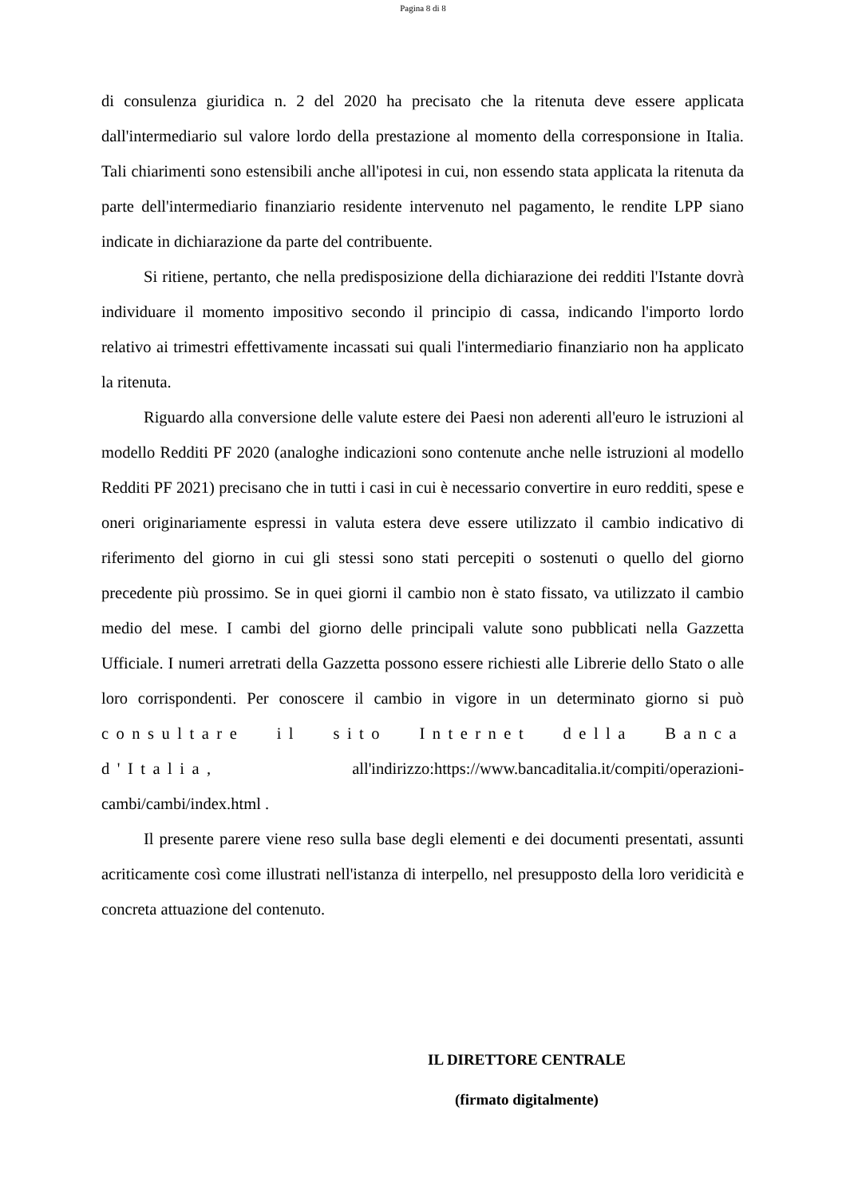Pagina 8 di 8
di consulenza giuridica n. 2 del 2020 ha precisato che la ritenuta deve essere applicata dall'intermediario sul valore lordo della prestazione al momento della corresponsione in Italia. Tali chiarimenti sono estensibili anche all'ipotesi in cui, non essendo stata applicata la ritenuta da parte dell'intermediario finanziario residente intervenuto nel pagamento, le rendite LPP siano indicate in dichiarazione da parte del contribuente.
Si ritiene, pertanto, che nella predisposizione della dichiarazione dei redditi l'Istante dovrà individuare il momento impositivo secondo il principio di cassa, indicando l'importo lordo relativo ai trimestri effettivamente incassati sui quali l'intermediario finanziario non ha applicato la ritenuta.
Riguardo alla conversione delle valute estere dei Paesi non aderenti all'euro le istruzioni al modello Redditi PF 2020 (analoghe indicazioni sono contenute anche nelle istruzioni al modello Redditi PF 2021) precisano che in tutti i casi in cui è necessario convertire in euro redditi, spese e oneri originariamente espressi in valuta estera deve essere utilizzato il cambio indicativo di riferimento del giorno in cui gli stessi sono stati percepiti o sostenuti o quello del giorno precedente più prossimo. Se in quei giorni il cambio non è stato fissato, va utilizzato il cambio medio del mese. I cambi del giorno delle principali valute sono pubblicati nella Gazzetta Ufficiale. I numeri arretrati della Gazzetta possono essere richiesti alle Librerie dello Stato o alle loro corrispondenti. Per conoscere il cambio in vigore in un determinato giorno si può consultare il sito Internet della Banca d'Italia, all'indirizzo:https://www.bancaditalia.it/compiti/operazioni-cambi/cambi/index.html .
Il presente parere viene reso sulla base degli elementi e dei documenti presentati, assunti acriticamente così come illustrati nell'istanza di interpello, nel presupposto della loro veridicità e concreta attuazione del contenuto.
IL DIRETTORE CENTRALE
(firmato digitalmente)